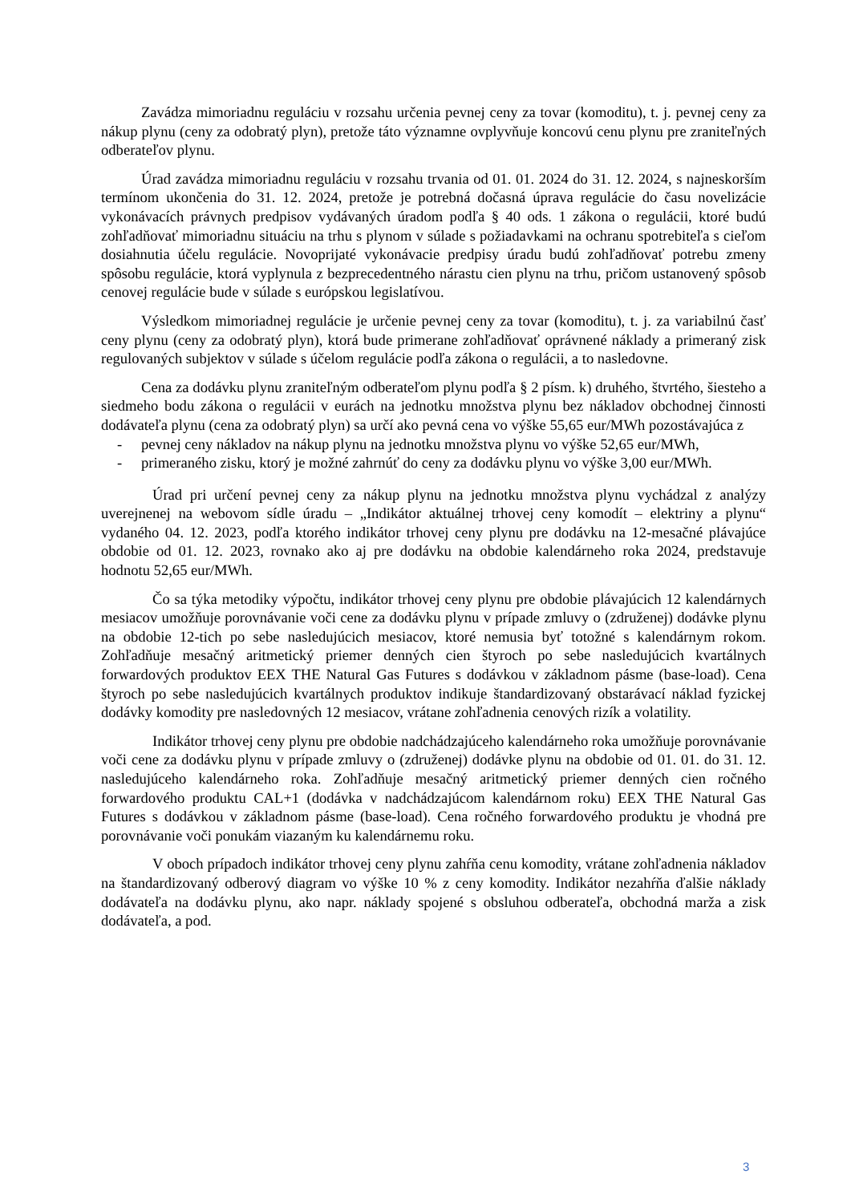Zavádza mimoriadnu reguláciu v rozsahu určenia pevnej ceny za tovar (komoditu), t. j. pevnej ceny za nákup plynu (ceny za odobratý plyn), pretože táto významne ovplyvňuje koncovú cenu plynu pre zraniteľných odberateľov plynu.
Úrad zavádza mimoriadnu reguláciu v rozsahu trvania od 01. 01. 2024 do 31. 12. 2024, s najneskorším termínom ukončenia do 31. 12. 2024, pretože je potrebná dočasná úprava regulácie do času novelizácie vykonávacích právnych predpisov vydávaných úradom podľa § 40 ods. 1 zákona o regulácii, ktoré budú zohľadňovať mimoriadnu situáciu na trhu s plynom v súlade s požiadavkami na ochranu spotrebiteľa s cieľom dosiahnutia účelu regulácie. Novoprijaté vykonávacie predpisy úradu budú zohľadňovať potrebu zmeny spôsobu regulácie, ktorá vyplynula z bezprecedentného nárastu cien plynu na trhu, pričom ustanovený spôsob cenovej regulácie bude v súlade s európskou legislatívou.
Výsledkom mimoriadnej regulácie je určenie pevnej ceny za tovar (komoditu), t. j. za variabilnú časť ceny plynu (ceny za odobratý plyn), ktorá bude primerane zohľadňovať oprávnené náklady a primeraný zisk regulovaných subjektov v súlade s účelom regulácie podľa zákona o regulácii, a to nasledovne.
Cena za dodávku plynu zraniteľným odberateľom plynu podľa § 2 písm. k) druhého, štvrtého, šiesteho a siedmeho bodu zákona o regulácii v eurách na jednotku množstva plynu bez nákladov obchodnej činnosti dodávateľa plynu (cena za odobratý plyn) sa určí ako pevná cena vo výške 55,65 eur/MWh pozostávajúca z
- pevnej ceny nákladov na nákup plynu na jednotku množstva plynu vo výške 52,65 eur/MWh,
- primeraného zisku, ktorý je možné zahrnúť do ceny za dodávku plynu vo výške 3,00 eur/MWh.
Úrad pri určení pevnej ceny za nákup plynu na jednotku množstva plynu vychádzal z analýzy uverejnenej na webovom sídle úradu – „Indikátor aktuálnej trhovej ceny komodít – elektriny a plynu“ vydaného 04. 12. 2023, podľa ktorého indikátor trhovej ceny plynu pre dodávku na 12-mesačné plávajúce obdobie od 01. 12. 2023, rovnako ako aj pre dodávku na obdobie kalendárneho roka 2024, predstavuje hodnotu 52,65 eur/MWh.
Čo sa týka metodiky výpočtu, indikátor trhovej ceny plynu pre obdobie plávajúcich 12 kalendárnych mesiacov umožňuje porovnávanie voči cene za dodávku plynu v prípade zmluvy o (združenej) dodávke plynu na obdobie 12-tich po sebe nasledujúcich mesiacov, ktoré nemusia byť totožné s kalendárnym rokom. Zohľadňuje mesačný aritmetický priemer denných cien štyroch po sebe nasledujúcich kvartálnych forwardových produktov EEX THE Natural Gas Futures s dodávkou v základnom pásme (base-load). Cena štyroch po sebe nasledujúcich kvartálnych produktov indikuje štandardizovaný obstarávací náklad fyzickej dodávky komodity pre nasledovných 12 mesiacov, vrátane zohľadnenia cenových rizík a volatility.
Indikátor trhovej ceny plynu pre obdobie nadchádzajúceho kalendárneho roka umožňuje porovnávanie voči cene za dodávku plynu v prípade zmluvy o (združenej) dodávke plynu na obdobie od 01. 01. do 31. 12. nasledujúceho kalendárneho roka. Zohľadňuje mesačný aritmetický priemer denných cien ročného forwardového produktu CAL+1 (dodávka v nadchádzajúcom kalendárnom roku) EEX THE Natural Gas Futures s dodávkou v základnom pásme (base-load). Cena ročného forwardového produktu je vhodná pre porovnávanie voči ponukám viazaným ku kalendárnemu roku.
V oboch prípadoch indikátor trhovej ceny plynu zahŕňa cenu komodity, vrátane zohľadnenia nákladov na štandardizovaný odberový diagram vo výške 10 % z ceny komodity. Indikátor nezahŕňa ďalšie náklady dodávateľa na dodávku plynu, ako napr. náklady spojené s obsluhou odberateľa, obchodná marža a zisk dodávateľa, a pod.
3